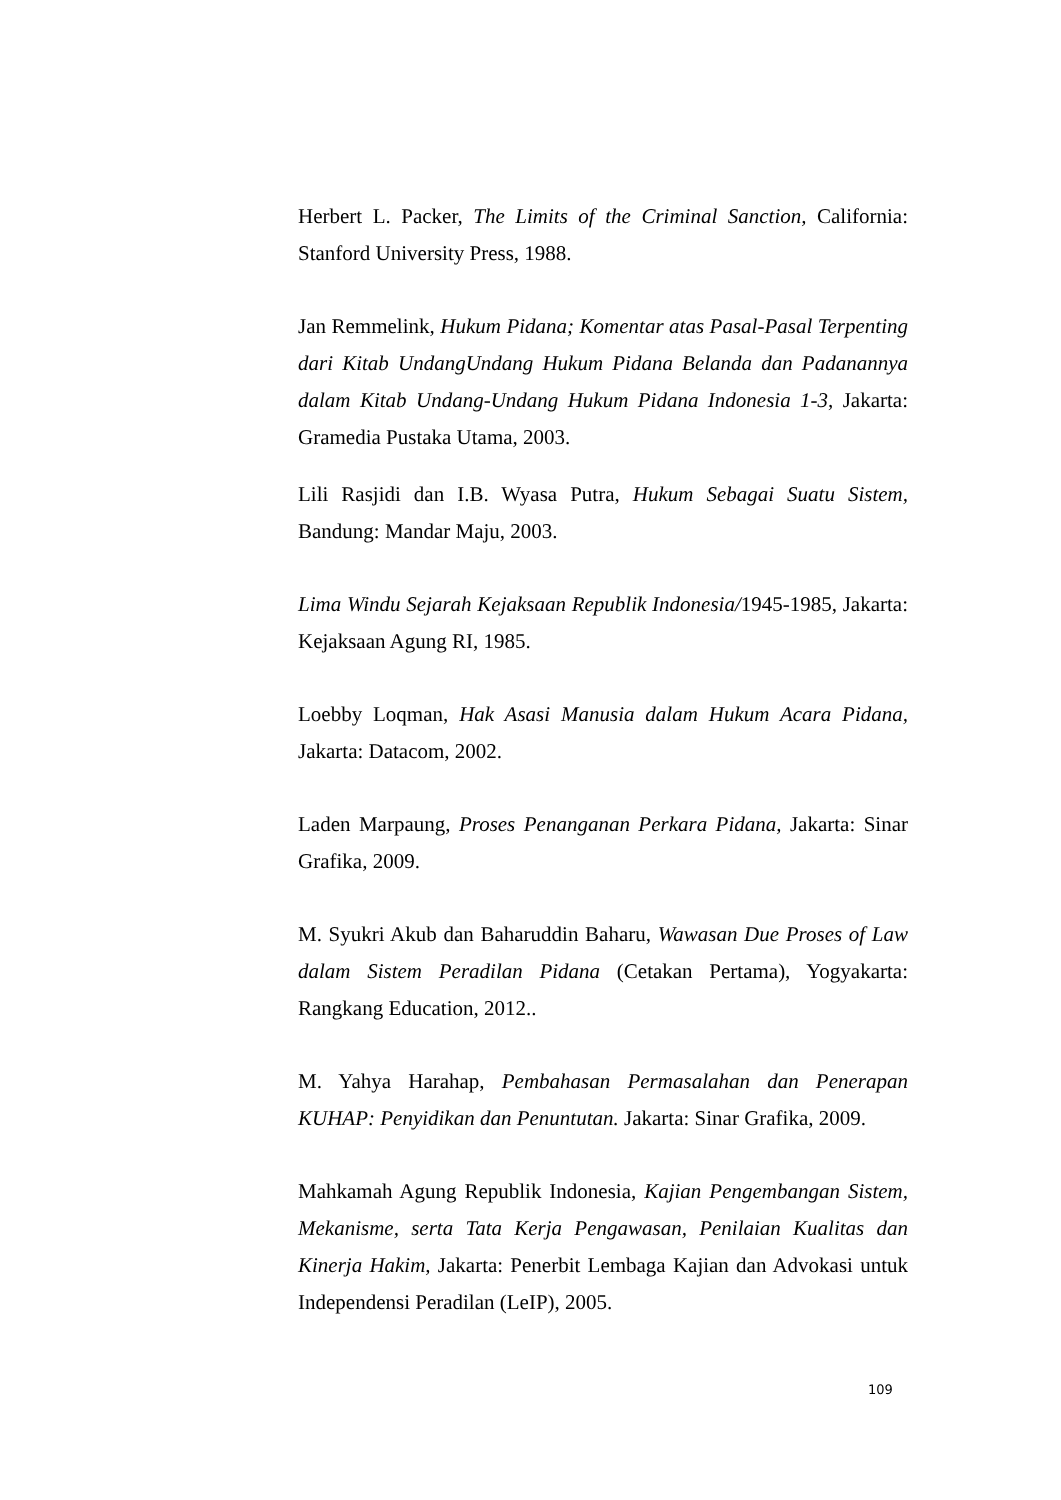Herbert L. Packer, The Limits of the Criminal Sanction, California: Stanford University Press, 1988.
Jan Remmelink, Hukum Pidana; Komentar atas Pasal-Pasal Terpenting dari Kitab UndangUndang Hukum Pidana Belanda dan Padanannya dalam Kitab Undang-Undang Hukum Pidana Indonesia 1-3, Jakarta: Gramedia Pustaka Utama, 2003.
Lili Rasjidi dan I.B. Wyasa Putra, Hukum Sebagai Suatu Sistem, Bandung: Mandar Maju, 2003.
Lima Windu Sejarah Kejaksaan Republik Indonesia/1945-1985, Jakarta: Kejaksaan Agung RI, 1985.
Loebby Loqman, Hak Asasi Manusia dalam Hukum Acara Pidana, Jakarta: Datacom, 2002.
Laden Marpaung, Proses Penanganan Perkara Pidana, Jakarta: Sinar Grafika, 2009.
M. Syukri Akub dan Baharuddin Baharu, Wawasan Due Proses of Law dalam Sistem Peradilan Pidana (Cetakan Pertama), Yogyakarta: Rangkang Education, 2012..
M. Yahya Harahap, Pembahasan Permasalahan dan Penerapan KUHAP: Penyidikan dan Penuntutan. Jakarta: Sinar Grafika, 2009.
Mahkamah Agung Republik Indonesia, Kajian Pengembangan Sistem, Mekanisme, serta Tata Kerja Pengawasan, Penilaian Kualitas dan Kinerja Hakim, Jakarta: Penerbit Lembaga Kajian dan Advokasi untuk Independensi Peradilan (LeIP), 2005.
109